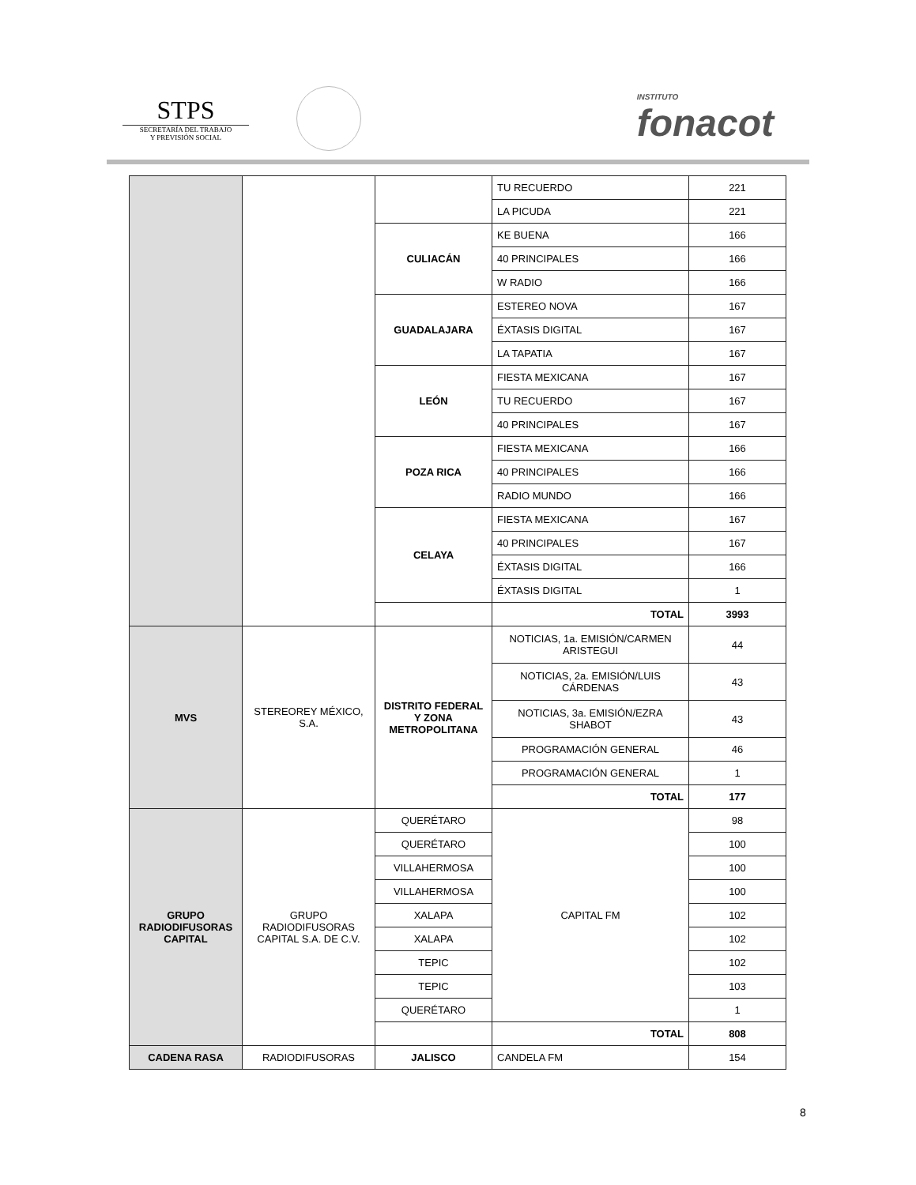STPS
SECRETARÍA DEL TRABAJO
Y PREVISIÓN SOCIAL
INSTITUTO
fonacot
| | | | TU RECUERDO | 221 |
| | | | LA PICUDA | 221 |
| | | CULIACÁN | KE BUENA | 166 |
| | | | 40 PRINCIPALES | 166 |
| | | | W RADIO | 166 |
| | | GUADALAJARA | ESTEREO NOVA | 167 |
| | | | ÉXTASIS DIGITAL | 167 |
| | | | LA TAPATIA | 167 |
| | | LEÓN | FIESTA MEXICANA | 167 |
| | | | TU RECUERDO | 167 |
| | | | 40 PRINCIPALES | 167 |
| | | POZA RICA | FIESTA MEXICANA | 166 |
| | | | 40 PRINCIPALES | 166 |
| | | | RADIO MUNDO | 166 |
| | | CELAYA | FIESTA MEXICANA | 167 |
| | | | 40 PRINCIPALES | 167 |
| | | | ÉXTASIS DIGITAL | 166 |
| | | | ÉXTASIS DIGITAL | 1 |
| | | | TOTAL | 3993 |
| MVS | STEREOREY MÉXICO, S.A. | DISTRITO FEDERAL Y ZONA METROPOLITANA | NOTICIAS, 1a. EMISIÓN/CARMEN ARISTEGUI | 44 |
| | | | NOTICIAS, 2a. EMISIÓN/LUIS CÁRDENAS | 43 |
| | | | NOTICIAS, 3a. EMISIÓN/EZRA SHABOT | 43 |
| | | | PROGRAMACIÓN GENERAL | 46 |
| | | | PROGRAMACIÓN GENERAL | 1 |
| | | | TOTAL | 177 |
| GRUPO RADIODIFUSORAS CAPITAL | GRUPO RADIODIFUSORAS CAPITAL S.A. DE C.V. | QUERÉTARO | CAPITAL FM | 98 |
| | | QUERÉTARO | | 100 |
| | | VILLAHERMOSA | | 100 |
| | | VILLAHERMOSA | | 100 |
| | | XALAPA | | 102 |
| | | XALAPA | | 102 |
| | | TEPIC | | 102 |
| | | TEPIC | | 103 |
| | | QUERÉTARO | | 1 |
| | | | TOTAL | 808 |
| CADENA RASA | RADIODIFUSORAS | JALISCO | CANDELA FM | 154 |
8